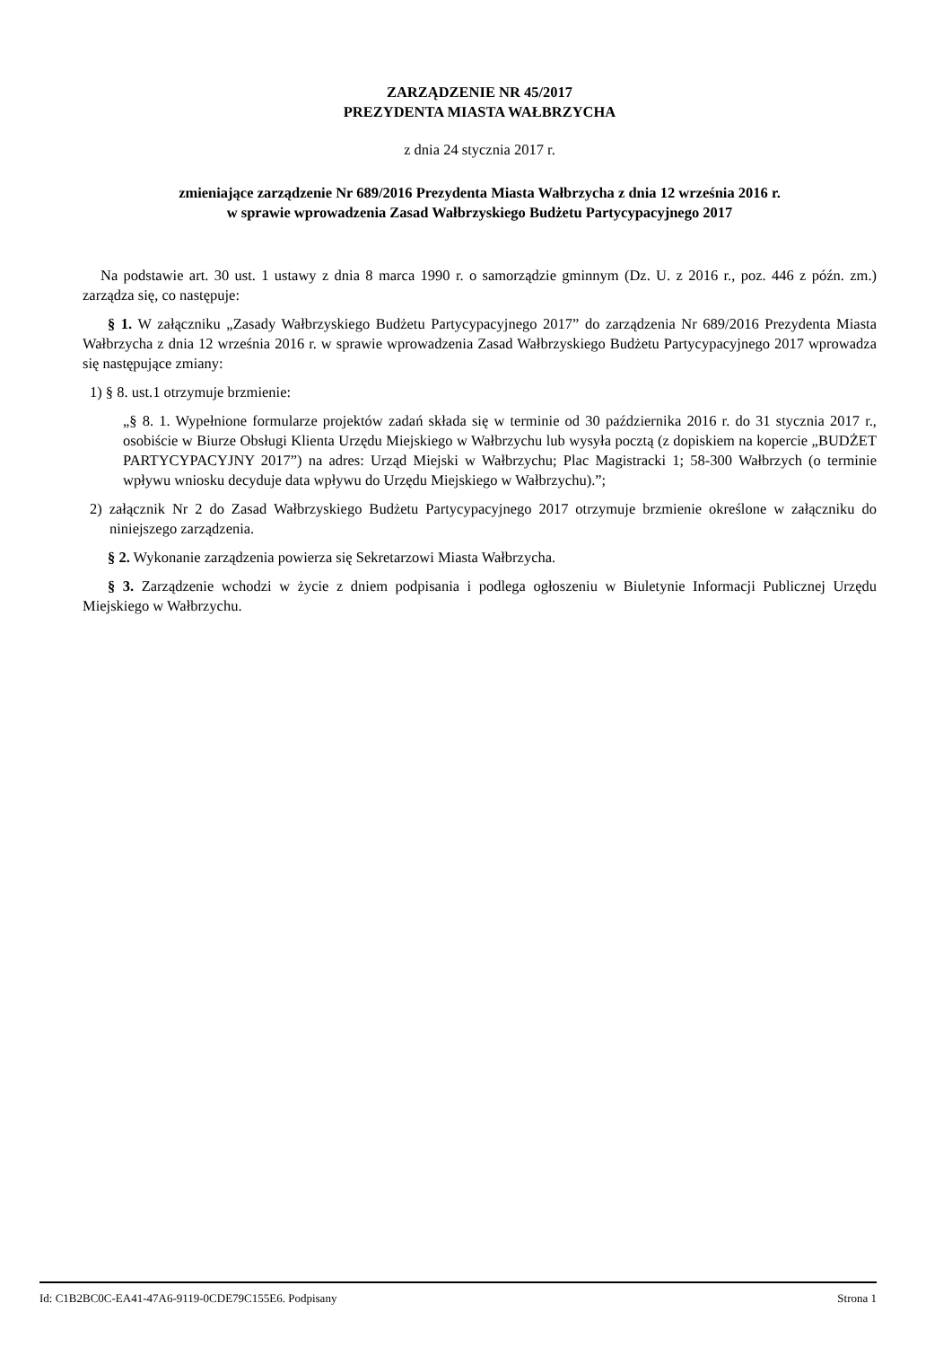ZARZĄDZENIE NR 45/2017
PREZYDENTA MIASTA WAŁBRZYCHA
z dnia 24 stycznia 2017 r.
zmieniające zarządzenie Nr 689/2016 Prezydenta Miasta Wałbrzycha z dnia 12 września 2016 r.
w sprawie wprowadzenia Zasad Wałbrzyskiego Budżetu Partycypacyjnego 2017
Na podstawie art. 30 ust. 1 ustawy z dnia 8 marca 1990 r. o samorządzie gminnym (Dz. U. z 2016 r., poz. 446 z późn. zm.) zarządza się, co następuje:
§ 1. W załączniku „Zasady Wałbrzyskiego Budżetu Partycypacyjnego 2017” do zarządzenia Nr 689/2016 Prezydenta Miasta Wałbrzycha z dnia 12 września 2016 r. w sprawie wprowadzenia Zasad Wałbrzyskiego Budżetu Partycypacyjnego 2017 wprowadza się następujące zmiany:
1) § 8. ust.1 otrzymuje brzmienie:
„§ 8. 1. Wypełnione formularze projektów zadań składa się w terminie od 30 października 2016 r. do 31 stycznia 2017 r., osobiście w Biurze Obsługi Klienta Urzędu Miejskiego w Wałbrzychu lub wysyła pocztą (z dopiskiem na kopercie „BUDŻET PARTYCYPACYJNY 2017”) na adres: Urząd Miejski w Wałbrzychu; Plac Magistracki 1; 58-300 Wałbrzych (o terminie wpływu wniosku decyduje data wpływu do Urzędu Miejskiego w Wałbrzychu).”;
2) załącznik Nr 2 do Zasad Wałbrzyskiego Budżetu Partycypacyjnego 2017 otrzymuje brzmienie określone w załączniku do niniejszego zarządzenia.
§ 2. Wykonanie zarządzenia powierza się Sekretarzowi Miasta Wałbrzycha.
§ 3. Zarządzenie wchodzi w życie z dniem podpisania i podlega ogłoszeniu w Biuletynie Informacji Publicznej Urzędu Miejskiego w Wałbrzychu.
Id: C1B2BC0C-EA41-47A6-9119-0CDE79C155E6. Podpisany Strona 1